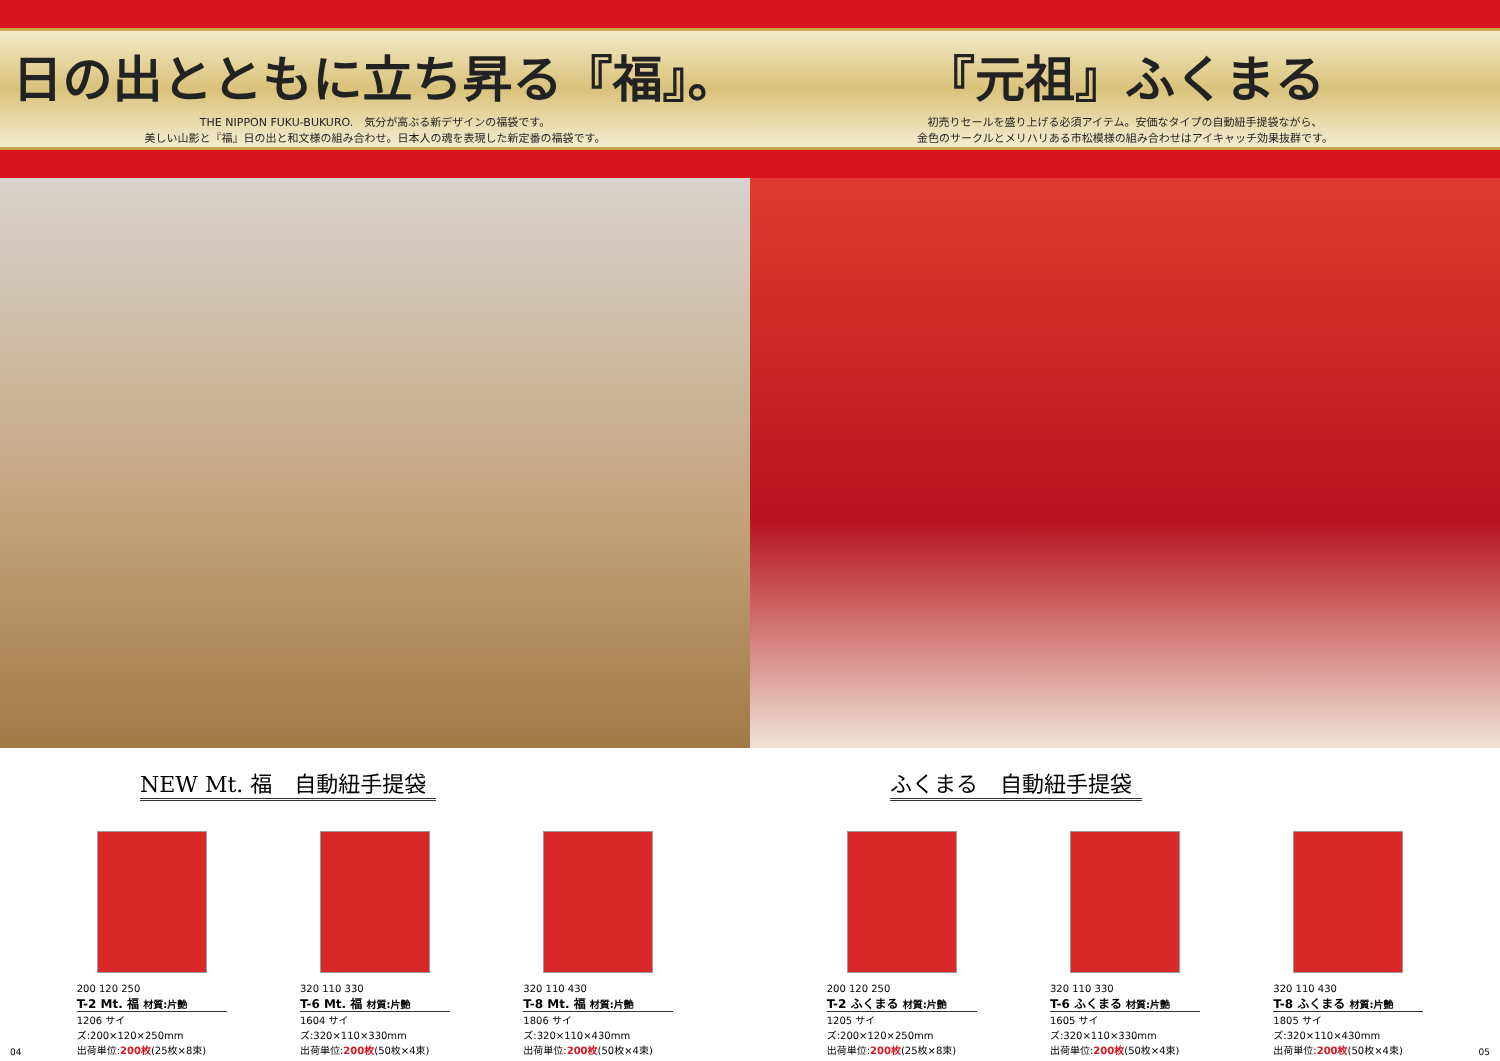日の出とともに立ち昇る『福』。
THE NIPPON FUKU-BUKURO.　気分が高ぶる新デザインの福袋です。
美しい山影と『福』日の出と和文様の組み合わせ。日本人の魂を表現した新定番の福袋です。
『元祖』ふくまる
初売りセールを盛り上げる必須アイテム。安価なタイプの自動紐手提袋ながら、
金色のサークルとメリハリある市松模様の組み合わせはアイキャッチ効果抜群です。
NEW Mt. 福　自動紐手提袋
200 120 250
T-2 Mt. 福 材質:片艶
1206 サイズ:200×120×250mm
出荷単位:200枚(25枚×8束)
320 110 330
T-6 Mt. 福 材質:片艶
1604 サイズ:320×110×330mm
出荷単位:200枚(50枚×4束)
320 110 430
T-8 Mt. 福 材質:片艶
1806 サイズ:320×110×430mm
出荷単位:200枚(50枚×4束)
ふくまる　自動紐手提袋
200 120 250
T-2 ふくまる 材質:片艶
1205 サイズ:200×120×250mm
出荷単位:200枚(25枚×8束)
320 110 330
T-6 ふくまる 材質:片艶
1605 サイズ:320×110×330mm
出荷単位:200枚(50枚×4束)
320 110 430
T-8 ふくまる 材質:片艶
1805 サイズ:320×110×430mm
出荷単位:200枚(50枚×4束)
04 05